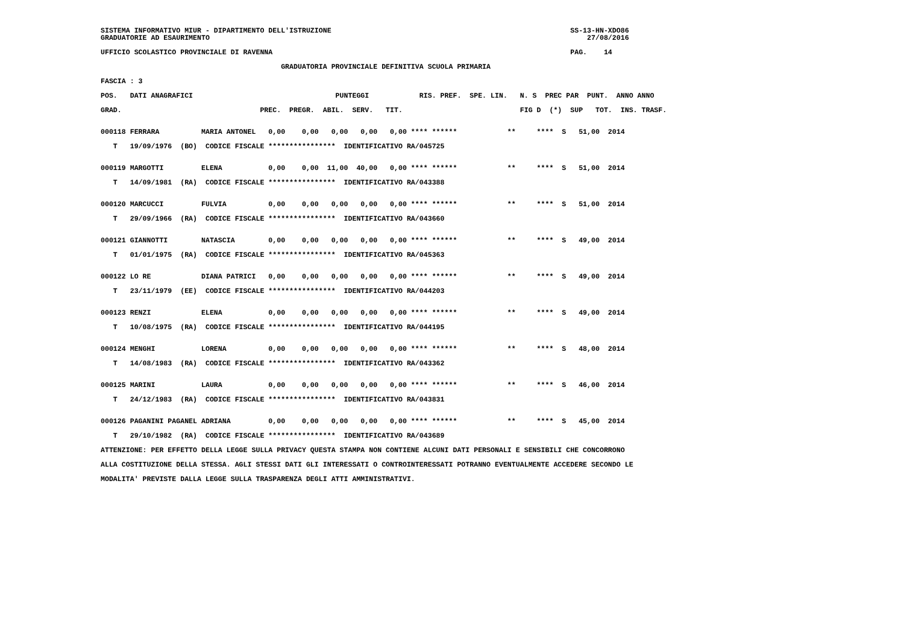SISTEMA INFORMATIVO MIUR - DIPARTIMENTO DELL'ISTRUZIONE                                                         SS-13-HN-XDO86
GRADUATORIE AD ESAURIMENTO                                                                                          27/08/2016

UFFICIO SCOLASTICO PROVINCIALE DI RAVENNA                                                                       PAG.    14

                                           GRADUATORIA PROVINCIALE DEFINITIVA SCUOLA PRIMARIA

FASCIA : 3

POS.   DATI ANAGRAFICI                                  PUNTEGGI            RIS. PREF.  SPE. LIN.   N. S  PREC PAR  PUNT.  ANNO ANNO

GRAD.                                 PREC.  PREGR.  ABIL.  SERV.   TIT.                            FIG D  (*)  SUP   TOT.  INS. TRASF.


000118 FERRARA          MARIA ANTONEL   0,00    0,00   0,00   0,00   0,00 **** ******            **     ****  S   51,00  2014

   T   19/09/1976  (BO)  CODICE FISCALE ****************  IDENTIFICATIVO RA/045725


000119 MARGOTTI         ELENA           0,00    0,00  11,00  40,00   0,00 **** ******            **     ****  S   51,00  2014

   T   14/09/1981  (RA)  CODICE FISCALE ****************  IDENTIFICATIVO RA/043388


000120 MARCUCCI         FULVIA          0,00    0,00   0,00   0,00   0,00 **** ******            **     ****  S   51,00  2014

   T   29/09/1966  (RA)  CODICE FISCALE ****************  IDENTIFICATIVO RA/043660


000121 GIANNOTTI        NATASCIA        0,00    0,00   0,00   0,00   0,00 **** ******            **     ****  S   49,00  2014

   T   01/01/1975  (RA)  CODICE FISCALE ****************  IDENTIFICATIVO RA/045363


000122 LO RE            DIANA PATRICI   0,00    0,00   0,00   0,00   0,00 **** ******            **     ****  S   49,00  2014

   T   23/11/1979  (EE)  CODICE FISCALE ****************  IDENTIFICATIVO RA/044203


000123 RENZI            ELENA           0,00    0,00   0,00   0,00   0,00 **** ******            **     ****  S   49,00  2014

   T   10/08/1975  (RA)  CODICE FISCALE ****************  IDENTIFICATIVO RA/044195


000124 MENGHI           LORENA          0,00    0,00   0,00   0,00   0,00 **** ******            **     ****  S   48,00  2014

   T   14/08/1983  (RA)  CODICE FISCALE ****************  IDENTIFICATIVO RA/043362


000125 MARINI           LAURA           0,00    0,00   0,00   0,00   0,00 **** ******            **     ****  S   46,00  2014

   T   24/12/1983  (RA)  CODICE FISCALE ****************  IDENTIFICATIVO RA/043831


000126 PAGANINI PAGANEL ADRIANA         0,00    0,00   0,00   0,00   0,00 **** ******            **     ****  S   45,00  2014

   T   29/10/1982  (RA)  CODICE FISCALE ****************  IDENTIFICATIVO RA/043689

ATTENZIONE: PER EFFETTO DELLA LEGGE SULLA PRIVACY QUESTA STAMPA NON CONTIENE ALCUNI DATI PERSONALI E SENSIBILI CHE CONCORRONO

ALLA COSTITUZIONE DELLA STESSA. AGLI STESSI DATI GLI INTERESSATI O CONTROINTERESSATI POTRANNO EVENTUALMENTE ACCEDERE SECONDO LE

MODALITA' PREVISTE DALLA LEGGE SULLA TRASPARENZA DEGLI ATTI AMMINISTRATIVI.